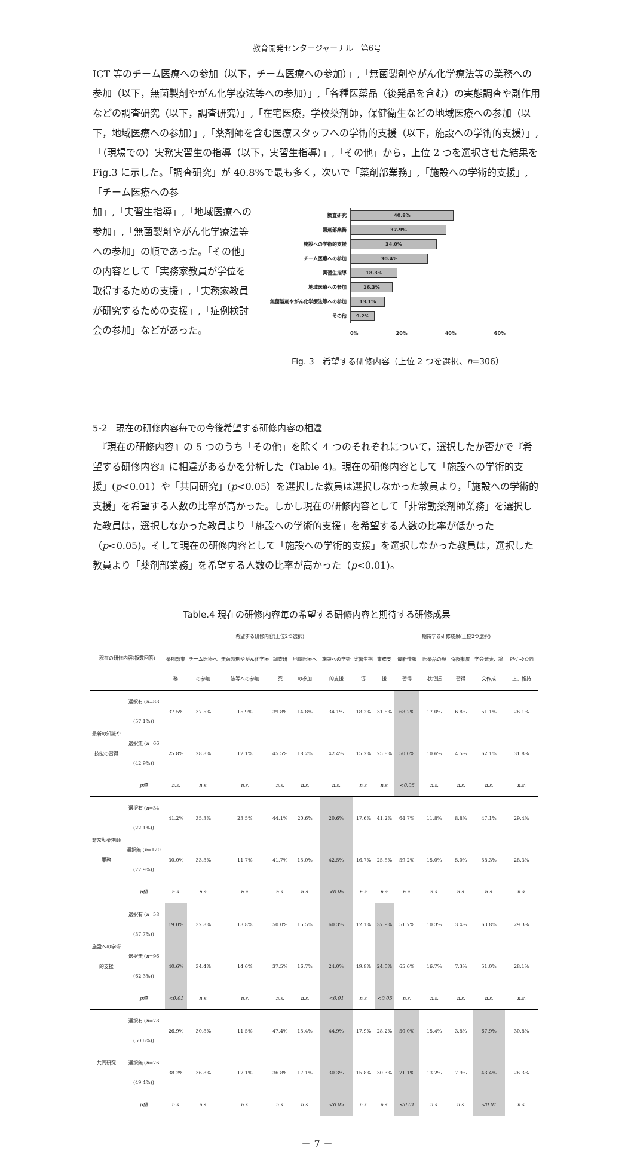教育開発センタージャーナル　第6号
ICT 等のチーム医療への参加（以下，チーム医療への参加）」,「無菌製剤やがん化学療法等の業務への参加（以下，無菌製剤やがん化学療法等への参加）」,「各種医薬品（後発品を含む）の実態調査や副作用などの調査研究（以下，調査研究）」,「在宅医療，学校薬剤師，保健衛生などの地域医療への参加（以下，地域医療への参加）」,「薬剤師を含む医療スタッフへの学術的支援（以下，施設への学術的支援）」,「（現場での）実務実習生の指導（以下，実習生指導）」,「その他」から，上位 2 つを選択させた結果を Fig.3 に示した。「調査研究」が 40.8%で最も多く，次いで「薬剤部業務」,「施設への学術的支援」,「チーム医療への参
加」,「実習生指導」,「地域医療への参加」,「無菌製剤やがん化学療法等への参加」の順であった。「その他」の内容として「実務家教員が学位を取得するための支援」,「実務家教員が研究するための支援」,「症例検討会の参加」などがあった。
調査研究
40.8%
薬剤部業務
37.9%
施設への学術的支援
34.0%
チーム医療への参加
30.4%
実習生指導
18.3%
地域医療への参加
16.3%
無菌製剤やがん化学療法等への参加
13.1%
その他
9.2%
0% 20% 40% 60%
Fig. 3　希望する研修内容（上位 2 つを選択、n=306）
5-2　現在の研修内容毎での今後希望する研修内容の相違
　『現在の研修内容』の 5 つのうち「その他」を除く 4 つのそれぞれについて，選択したか否かで『希望する研修内容』に相違があるかを分析した（Table 4)。現在の研修内容として「施設への学術的支援」(p<0.01）や「共同研究」(p<0.05）を選択した教員は選択しなかった教員より，「施設への学術的支援」を希望する人数の比率が高かった。しかし現在の研修内容として「非常勤薬剤師業務」を選択した教員は，選択しなかった教員より「施設への学術的支援」を希望する人数の比率が低かった（p<0.05)。そして現在の研修内容として「施設への学術的支援」を選択しなかった教員は，選択した教員より「薬剤部業務」を希望する人数の比率が高かった（p<0.01)。
Table.4 現在の研修内容毎の希望する研修内容と期待する研修成果
| 現在の研修内容(複数回答) | | 希望する研修内容(上位2つ選択) | | | | | | | 期待する研修成果(上位2つ選択) | | | | | |
| --- | --- | --- | --- | --- | --- | --- | --- | --- | --- | --- | --- | --- | --- | --- |
| | | 薬剤部業務 | チーム医療への参加 | 無菌製剤やがん化学療法等への参加 | 調査研究 | 地域医療への参加 | 施設への学術的支援 | 実習生指導 | 業務支援 | 最新情報習得 | 医薬品の現状把握 | 保険制度習得 | 学会発表、論文作成 | ﾓﾁﾍﾞｰｼｮﾝ向上、維持 |
| 最新の知識や技能の習得 | 選択有 ( n =88 (57.1%)) | 37.5% | 37.5% | 15.9% | 39.8% | 14.8% | 34.1% | 18.2% | 31.8% | 68.2% | 17.0% | 6.8% | 51.1% | 26.1% |
| | 選択無 ( n =66 (42.9%)) | 25.8% | 28.8% | 12.1% | 45.5% | 18.2% | 42.4% | 15.2% | 25.8% | 50.0% | 10.6% | 4.5% | 62.1% | 31.8% |
| | p 値 | n.s. | n.s. | n.s. | n.s. | n.s. | n.s. | n.s. | n.s. | <0.05 | n.s. | n.s. | n.s. | n.s. |
| 非常勤薬剤師業務 | 選択有 ( n =34 (22.1%)) | 41.2% | 35.3% | 23.5% | 44.1% | 20.6% | 20.6% | 17.6% | 41.2% | 64.7% | 11.8% | 8.8% | 47.1% | 29.4% |
| | 選択無 ( n =120 (77.9%)) | 30.0% | 33.3% | 11.7% | 41.7% | 15.0% | 42.5% | 16.7% | 25.8% | 59.2% | 15.0% | 5.0% | 58.3% | 28.3% |
| | p 値 | n.s. | n.s. | n.s. | n.s. | n.s. | <0.05 | n.s. | n.s. | n.s. | n.s. | n.s. | n.s. | n.s. |
| 施設への学術的支援 | 選択有 ( n =58 (37.7%)) | 19.0% | 32.8% | 13.8% | 50.0% | 15.5% | 60.3% | 12.1% | 37.9% | 51.7% | 10.3% | 3.4% | 63.8% | 29.3% |
| | 選択無 ( n =96 (62.3%)) | 40.6% | 34.4% | 14.6% | 37.5% | 16.7% | 24.0% | 19.8% | 24.0% | 65.6% | 16.7% | 7.3% | 51.0% | 28.1% |
| | p 値 | <0.01 | n.s. | n.s. | n.s. | n.s. | <0.01 | n.s. | <0.05 | n.s. | n.s. | n.s. | n.s. | n.s. |
| 共同研究 | 選択有 ( n =78 (50.6%)) | 26.9% | 30.8% | 11.5% | 47.4% | 15.4% | 44.9% | 17.9% | 28.2% | 50.0% | 15.4% | 3.8% | 67.9% | 30.8% |
| | 選択無 ( n =76 (49.4%)) | 38.2% | 36.8% | 17.1% | 36.8% | 17.1% | 30.3% | 15.8% | 30.3% | 71.1% | 13.2% | 7.9% | 43.4% | 26.3% |
| | p 値 | n.s. | n.s. | n.s. | n.s. | n.s. | <0.05 | n.s. | n.s. | <0.01 | n.s. | n.s. | <0.01 | n.s. |
－ 7 －